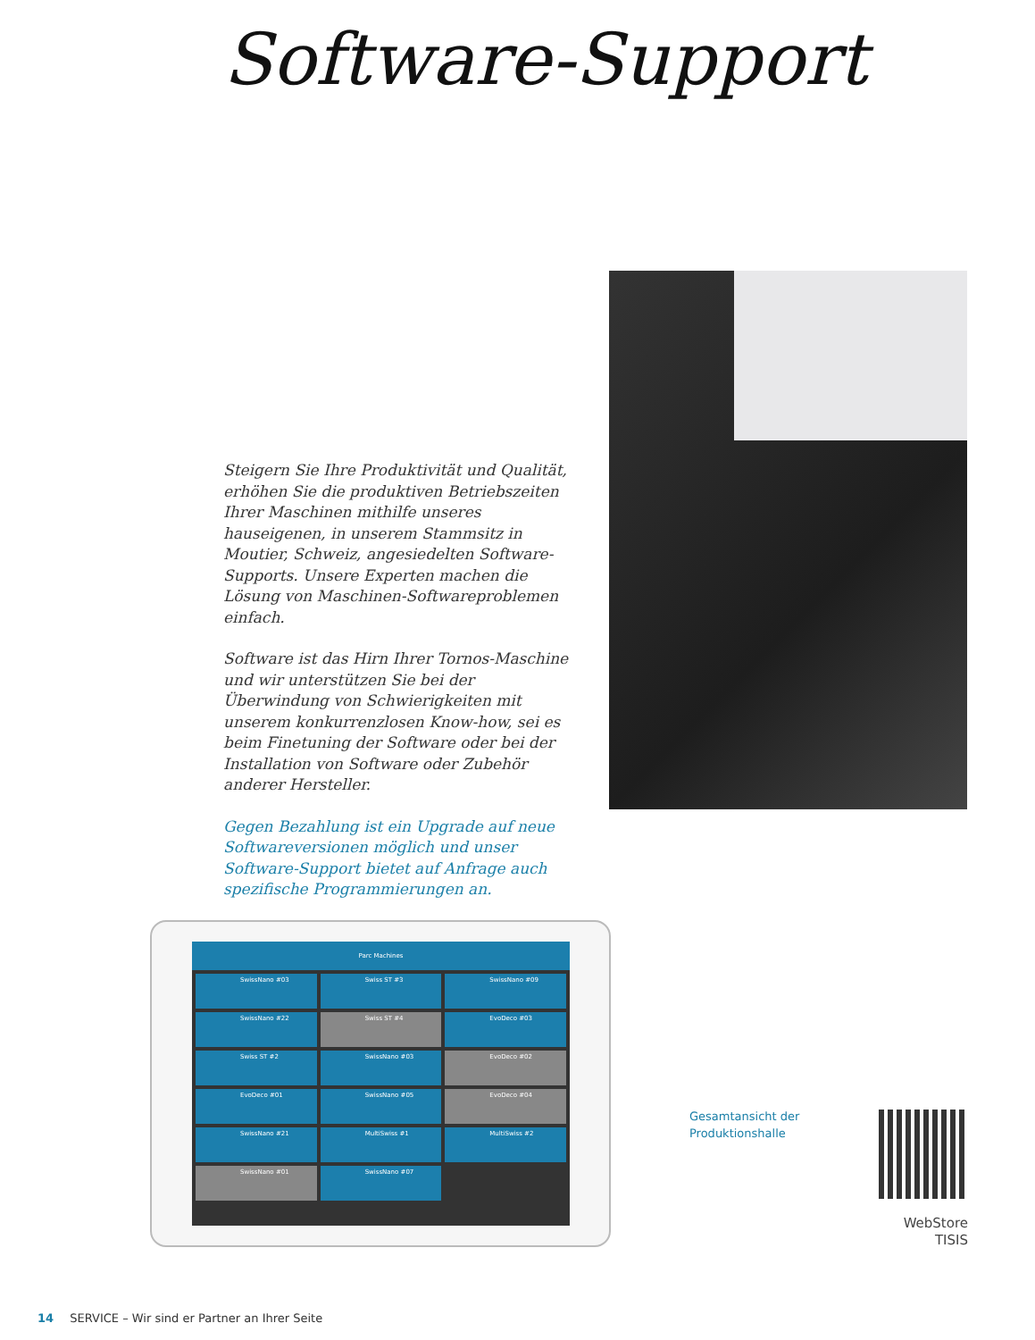Software-Support
Steigern Sie Ihre Produktivität und Qualität, erhöhen Sie die produktiven Betriebszeiten Ihrer Maschinen mithilfe unseres hauseigenen, in unserem Stammsitz in Moutier, Schweiz, angesiedelten Software-Supports. Unsere Experten machen die Lösung von Maschinen-Softwareproblemen einfach.
Software ist das Hirn Ihrer Tornos-Maschine und wir unterstützen Sie bei der Überwindung von Schwierigkeiten mit unserem konkurrenzlosen Know-how, sei es beim Finetuning der Software oder bei der Installation von Software oder Zubehör anderer Hersteller.
Gegen Bezahlung ist ein Upgrade auf neue Softwareversionen möglich und unser Software-Support bietet auf Anfrage auch spezifische Programmierungen an.
Parc Machines
SwissNano #03
Swiss ST #3
SwissNano #09
SwissNano #22
Swiss ST #4
EvoDeco #03
Swiss ST #2
SwissNano #03
EvoDeco #02
EvoDeco #01
SwissNano #05
EvoDeco #04
SwissNano #21
MultiSwiss #1
MultiSwiss #2
SwissNano #01
SwissNano #07
Gesamtansicht der
Produktionshalle
WebStore
TISIS
14 SERVICE – Wir sind er Partner an Ihrer Seite